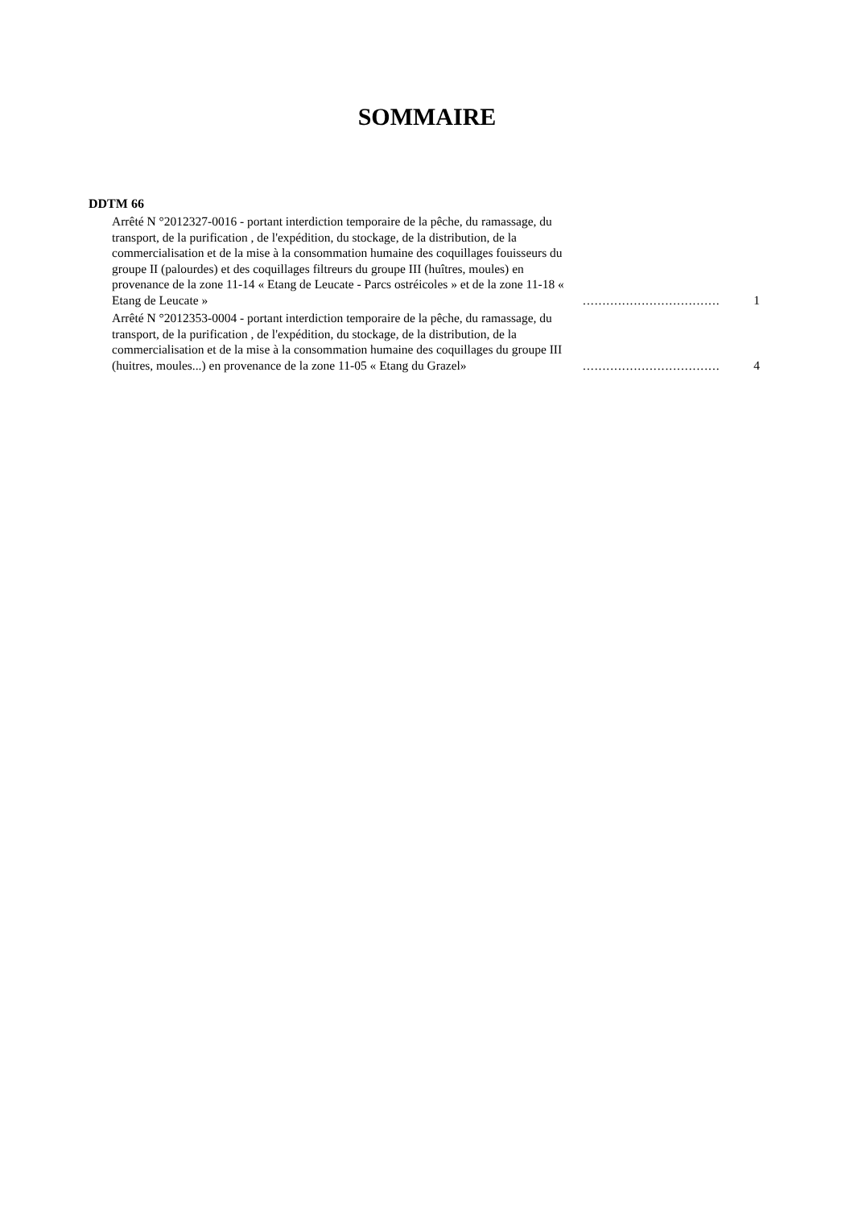SOMMAIRE
DDTM 66
Arrêté N °2012327-0016 - portant interdiction temporaire de la pêche, du ramassage, du transport, de la purification , de l'expédition, du stockage, de la distribution, de la commercialisation et de la mise à la consommation humaine des coquillages fouisseurs du groupe II (palourdes) et des coquillages filtreurs du groupe III (huîtres, moules) en provenance de la zone 11-14 « Etang de Leucate - Parcs ostréicoles » et de la zone 11-18 « Etang de Leucate »
...................................
1
Arrêté N °2012353-0004 - portant interdiction temporaire de la pêche, du ramassage, du transport, de la purification , de l'expédition, du stockage, de la distribution, de la commercialisation et de la mise à la consommation humaine des coquillages du groupe III (huitres, moules...) en provenance de la zone 11-05 « Etang du Grazel»
...................................
4